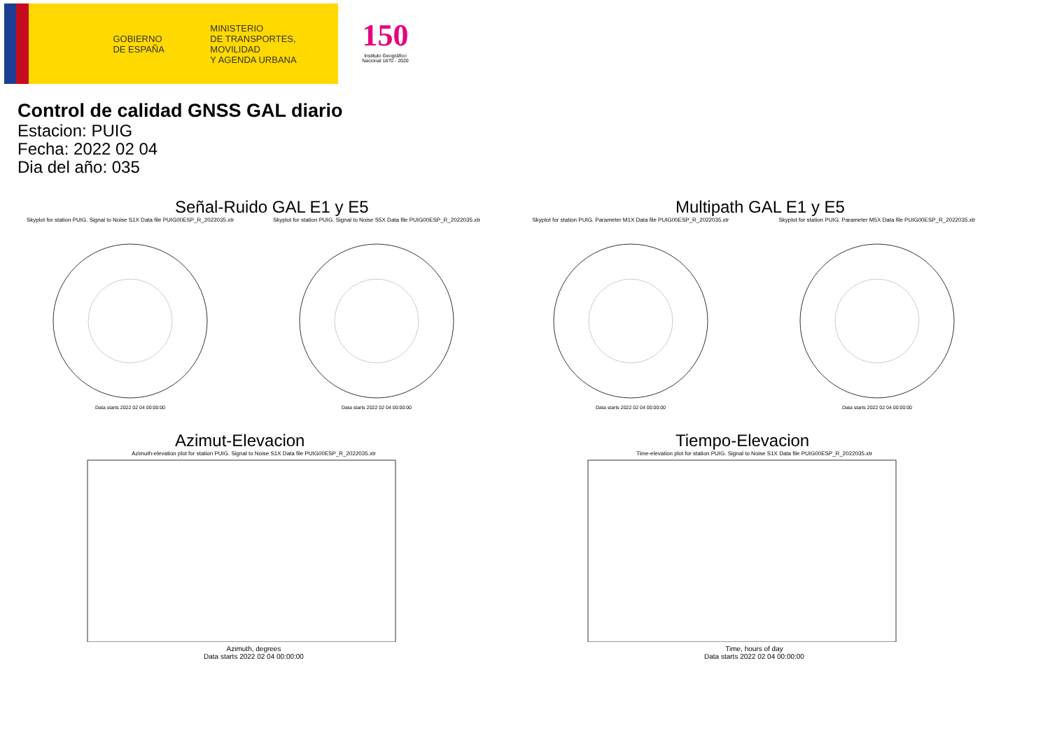GOBIERNO
DE ESPAÑA
MINISTERIO
DE TRANSPORTES, MOVILIDAD
Y AGENDA URBANA
150
Instituto Geográfico
Nacional 1870 - 2020
Control de calidad GNSS GAL diario
Estacion: PUIG
Fecha: 2022 02 04
Dia del año: 035
Señal-Ruido GAL E1 y E5
Skyplot for station PUIG. Signal to Noise S1X Data file PUIG00ESP_R_2022035.xtr
Data starts 2022 02 04 00:00:00
Skyplot for station PUIG. Signal to Noise S5X Data file PUIG00ESP_R_2022035.xtr
Data starts 2022 02 04 00:00:00
Multipath GAL E1 y E5
Skyplot for station PUIG. Parameter M1X Data file PUIG00ESP_R_2022035.xtr
Data starts 2022 02 04 00:00:00
Skyplot for station PUIG. Parameter M5X Data file PUIG00ESP_R_2022035.xtr
Data starts 2022 02 04 00:00:00
Azimut-Elevacion
Azimuth-elevation plot for station PUIG. Signal to Noise S1X Data file PUIG00ESP_R_2022035.xtr
Azimuth, degrees
Data starts 2022 02 04 00:00:00
Tiempo-Elevacion
Time-elevation plot for station PUIG. Signal to Noise S1X Data file PUIG00ESP_R_2022035.xtr
Time, hours of day
Data starts 2022 02 04 00:00:00